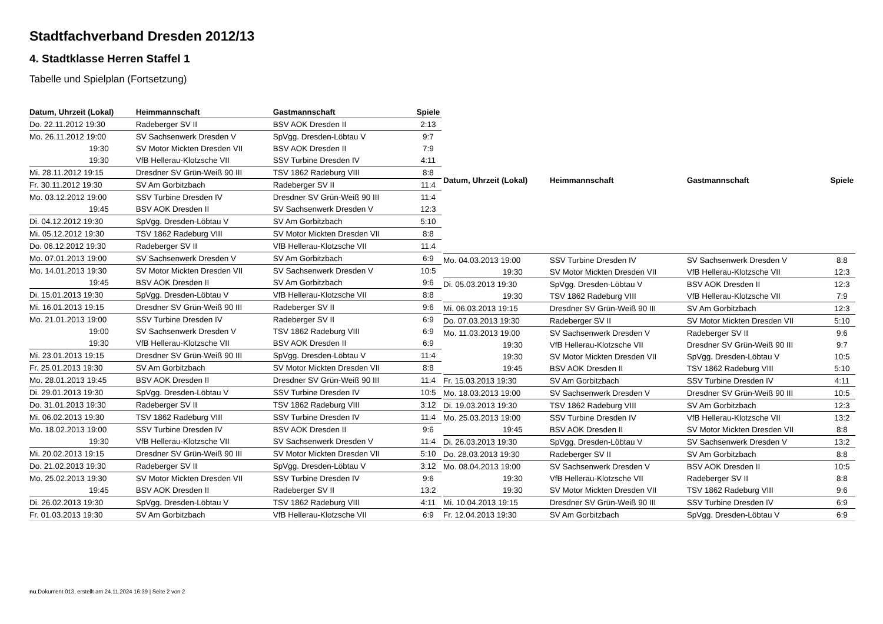Stadtfachverband Dresden 2012/13
4. Stadtklasse Herren Staffel 1
Tabelle und Spielplan (Fortsetzung)
| Datum, Uhrzeit (Lokal) | Heimmannschaft | Gastmannschaft | Spiele |
| --- | --- | --- | --- |
| Do. 22.11.2012 19:30 | Radeberger SV II | BSV AOK Dresden II | 2:13 |
| Mo. 26.11.2012 19:00 | SV Sachsenwerk Dresden V | SpVgg. Dresden-Löbtau V | 9:7 |
| 19:30 | SV Motor Mickten Dresden VII | BSV AOK Dresden II | 7:9 |
| 19:30 | VfB Hellerau-Klotzsche VII | SSV Turbine Dresden IV | 4:11 |
| Mi. 28.11.2012 19:15 | Dresdner SV Grün-Weiß 90 III | TSV 1862 Radeburg VIII | 8:8 |
| Fr. 30.11.2012 19:30 | SV Am Gorbitzbach | Radeberger SV II | 11:4 |
| Mo. 03.12.2012 19:00 | SSV Turbine Dresden IV | Dresdner SV Grün-Weiß 90 III | 11:4 |
| 19:45 | BSV AOK Dresden II | SV Sachsenwerk Dresden V | 12:3 |
| Di. 04.12.2012 19:30 | SpVgg. Dresden-Löbtau V | SV Am Gorbitzbach | 5:10 |
| Mi. 05.12.2012 19:30 | TSV 1862 Radeburg VIII | SV Motor Mickten Dresden VII | 8:8 |
| Do. 06.12.2012 19:30 | Radeberger SV II | VfB Hellerau-Klotzsche VII | 11:4 |
| Mo. 07.01.2013 19:00 | SV Sachsenwerk Dresden V | SV Am Gorbitzbach | 6:9 |
| Mo. 14.01.2013 19:30 | SV Motor Mickten Dresden VII | SV Sachsenwerk Dresden V | 10:5 |
| 19:45 | BSV AOK Dresden II | SV Am Gorbitzbach | 9:6 |
| Di. 15.01.2013 19:30 | SpVgg. Dresden-Löbtau V | VfB Hellerau-Klotzsche VII | 8:8 |
| Mi. 16.01.2013 19:15 | Dresdner SV Grün-Weiß 90 III | Radeberger SV II | 9:6 |
| Mo. 21.01.2013 19:00 | SSV Turbine Dresden IV | Radeberger SV II | 6:9 |
| 19:00 | SV Sachsenwerk Dresden V | TSV 1862 Radeburg VIII | 6:9 |
| 19:30 | VfB Hellerau-Klotzsche VII | BSV AOK Dresden II | 6:9 |
| Mi. 23.01.2013 19:15 | Dresdner SV Grün-Weiß 90 III | SpVgg. Dresden-Löbtau V | 11:4 |
| Fr. 25.01.2013 19:30 | SV Am Gorbitzbach | SV Motor Mickten Dresden VII | 8:8 |
| Mo. 28.01.2013 19:45 | BSV AOK Dresden II | Dresdner SV Grün-Weiß 90 III | 11:4 |
| Di. 29.01.2013 19:30 | SpVgg. Dresden-Löbtau V | SSV Turbine Dresden IV | 10:5 |
| Do. 31.01.2013 19:30 | Radeberger SV II | TSV 1862 Radeburg VIII | 3:12 |
| Mi. 06.02.2013 19:30 | TSV 1862 Radeburg VIII | SSV Turbine Dresden IV | 11:4 |
| Mo. 18.02.2013 19:00 | SSV Turbine Dresden IV | BSV AOK Dresden II | 9:6 |
| 19:30 | VfB Hellerau-Klotzsche VII | SV Sachsenwerk Dresden V | 11:4 |
| Mi. 20.02.2013 19:15 | Dresdner SV Grün-Weiß 90 III | SV Motor Mickten Dresden VII | 5:10 |
| Do. 21.02.2013 19:30 | Radeberger SV II | SpVgg. Dresden-Löbtau V | 3:12 |
| Mo. 25.02.2013 19:30 | SV Motor Mickten Dresden VII | SSV Turbine Dresden IV | 9:6 |
| 19:45 | BSV AOK Dresden II | Radeberger SV II | 13:2 |
| Di. 26.02.2013 19:30 | SpVgg. Dresden-Löbtau V | TSV 1862 Radeburg VIII | 4:11 |
| Fr. 01.03.2013 19:30 | SV Am Gorbitzbach | VfB Hellerau-Klotzsche VII | 6:9 |
| Datum, Uhrzeit (Lokal) | Heimmannschaft | Gastmannschaft | Spiele |
| --- | --- | --- | --- |
| Mo. 04.03.2013 19:00 | SSV Turbine Dresden IV | SV Sachsenwerk Dresden V | 8:8 |
| 19:30 | SV Motor Mickten Dresden VII | VfB Hellerau-Klotzsche VII | 12:3 |
| Di. 05.03.2013 19:30 | SpVgg. Dresden-Löbtau V | BSV AOK Dresden II | 12:3 |
| 19:30 | TSV 1862 Radeburg VIII | VfB Hellerau-Klotzsche VII | 7:9 |
| Mi. 06.03.2013 19:15 | Dresdner SV Grün-Weiß 90 III | SV Am Gorbitzbach | 12:3 |
| Do. 07.03.2013 19:30 | Radeberger SV II | SV Motor Mickten Dresden VII | 5:10 |
| Mo. 11.03.2013 19:00 | SV Sachsenwerk Dresden V | Radeberger SV II | 9:6 |
| 19:30 | VfB Hellerau-Klotzsche VII | Dresdner SV Grün-Weiß 90 III | 9:7 |
| 19:30 | SV Motor Mickten Dresden VII | SpVgg. Dresden-Löbtau V | 10:5 |
| 19:45 | BSV AOK Dresden II | TSV 1862 Radeburg VIII | 5:10 |
| Fr. 15.03.2013 19:30 | SV Am Gorbitzbach | SSV Turbine Dresden IV | 4:11 |
| Mo. 18.03.2013 19:00 | SV Sachsenwerk Dresden V | Dresdner SV Grün-Weiß 90 III | 10:5 |
| Di. 19.03.2013 19:30 | TSV 1862 Radeburg VIII | SV Am Gorbitzbach | 12:3 |
| Mo. 25.03.2013 19:00 | SSV Turbine Dresden IV | VfB Hellerau-Klotzsche VII | 13:2 |
| 19:45 | BSV AOK Dresden II | SV Motor Mickten Dresden VII | 8:8 |
| Di. 26.03.2013 19:30 | SpVgg. Dresden-Löbtau V | SV Sachsenwerk Dresden V | 13:2 |
| Do. 28.03.2013 19:30 | Radeberger SV II | SV Am Gorbitzbach | 8:8 |
| Mo. 08.04.2013 19:00 | SV Sachsenwerk Dresden V | BSV AOK Dresden II | 10:5 |
| 19:30 | VfB Hellerau-Klotzsche VII | Radeberger SV II | 8:8 |
| 19:30 | SV Motor Mickten Dresden VII | TSV 1862 Radeburg VIII | 9:6 |
| Mi. 10.04.2013 19:15 | Dresdner SV Grün-Weiß 90 III | SSV Turbine Dresden IV | 6:9 |
| Fr. 12.04.2013 19:30 | SV Am Gorbitzbach | SpVgg. Dresden-Löbtau V | 6:9 |
nu.Dokument 013, erstellt am 24.11.2024 16:39 | Seite 2 von 2